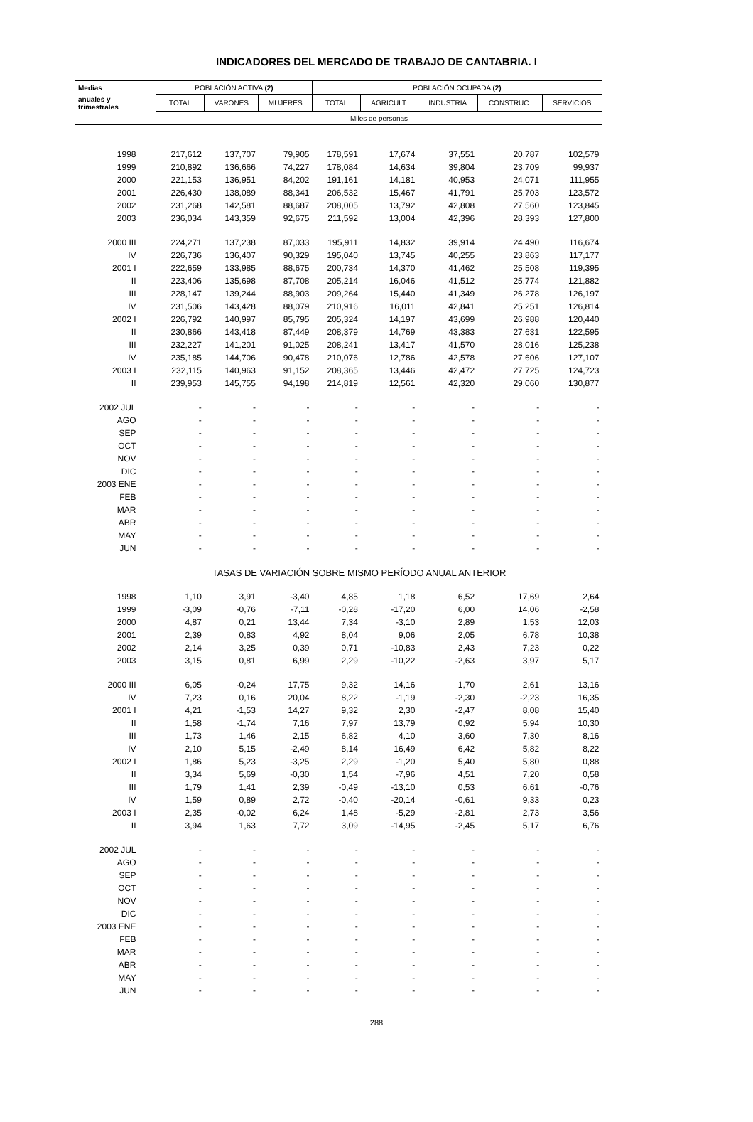INDICADORES DEL MERCADO DE TRABAJO DE CANTABRIA. I
| Medias | POBLACIÓN ACTIVA (2) | | | POBLACIÓN OCUPADA (2) | | | | |
| --- | --- | --- | --- | --- | --- | --- | --- | --- |
| anuales y trimestrales | TOTAL | VARONES | MUJERES | TOTAL | AGRICULT. | INDUSTRIA | CONSTRUC. | SERVICIOS |
| | Miles de personas | | | | | | | |
| 1998 | 217,612 | 137,707 | 79,905 | 178,591 | 17,674 | 37,551 | 20,787 | 102,579 |
| 1999 | 210,892 | 136,666 | 74,227 | 178,084 | 14,634 | 39,804 | 23,709 | 99,937 |
| 2000 | 221,153 | 136,951 | 84,202 | 191,161 | 14,181 | 40,953 | 24,071 | 111,955 |
| 2001 | 226,430 | 138,089 | 88,341 | 206,532 | 15,467 | 41,791 | 25,703 | 123,572 |
| 2002 | 231,268 | 142,581 | 88,687 | 208,005 | 13,792 | 42,808 | 27,560 | 123,845 |
| 2003 | 236,034 | 143,359 | 92,675 | 211,592 | 13,004 | 42,396 | 28,393 | 127,800 |
| 2000 III | 224,271 | 137,238 | 87,033 | 195,911 | 14,832 | 39,914 | 24,490 | 116,674 |
| IV | 226,736 | 136,407 | 90,329 | 195,040 | 13,745 | 40,255 | 23,863 | 117,177 |
| 2001 I | 222,659 | 133,985 | 88,675 | 200,734 | 14,370 | 41,462 | 25,508 | 119,395 |
| II | 223,406 | 135,698 | 87,708 | 205,214 | 16,046 | 41,512 | 25,774 | 121,882 |
| III | 228,147 | 139,244 | 88,903 | 209,264 | 15,440 | 41,349 | 26,278 | 126,197 |
| IV | 231,506 | 143,428 | 88,079 | 210,916 | 16,011 | 42,841 | 25,251 | 126,814 |
| 2002 I | 226,792 | 140,997 | 85,795 | 205,324 | 14,197 | 43,699 | 26,988 | 120,440 |
| II | 230,866 | 143,418 | 87,449 | 208,379 | 14,769 | 43,383 | 27,631 | 122,595 |
| III | 232,227 | 141,201 | 91,025 | 208,241 | 13,417 | 41,570 | 28,016 | 125,238 |
| IV | 235,185 | 144,706 | 90,478 | 210,076 | 12,786 | 42,578 | 27,606 | 127,107 |
| 2003 I | 232,115 | 140,963 | 91,152 | 208,365 | 13,446 | 42,472 | 27,725 | 124,723 |
| II | 239,953 | 145,755 | 94,198 | 214,819 | 12,561 | 42,320 | 29,060 | 130,877 |
| 2002 JUL | - | - | - | - | - | - | - | - |
| AGO | - | - | - | - | - | - | - | - |
| SEP | - | - | - | - | - | - | - | - |
| OCT | - | - | - | - | - | - | - | - |
| NOV | - | - | - | - | - | - | - | - |
| DIC | - | - | - | - | - | - | - | - |
| 2003 ENE | - | - | - | - | - | - | - | - |
| FEB | - | - | - | - | - | - | - | - |
| MAR | - | - | - | - | - | - | - | - |
| ABR | - | - | - | - | - | - | - | - |
| MAY | - | - | - | - | - | - | - | - |
| JUN | - | - | - | - | - | - | - | - |
| | TASAS DE VARIACIÓN SOBRE MISMO PERÍODO ANUAL ANTERIOR | | | | | | | |
| 1998 | 1,10 | 3,91 | -3,40 | 4,85 | 1,18 | 6,52 | 17,69 | 2,64 |
| 1999 | -3,09 | -0,76 | -7,11 | -0,28 | -17,20 | 6,00 | 14,06 | -2,58 |
| 2000 | 4,87 | 0,21 | 13,44 | 7,34 | -3,10 | 2,89 | 1,53 | 12,03 |
| 2001 | 2,39 | 0,83 | 4,92 | 8,04 | 9,06 | 2,05 | 6,78 | 10,38 |
| 2002 | 2,14 | 3,25 | 0,39 | 0,71 | -10,83 | 2,43 | 7,23 | 0,22 |
| 2003 | 3,15 | 0,81 | 6,99 | 2,29 | -10,22 | -2,63 | 3,97 | 5,17 |
| 2000 III | 6,05 | -0,24 | 17,75 | 9,32 | 14,16 | 1,70 | 2,61 | 13,16 |
| IV | 7,23 | 0,16 | 20,04 | 8,22 | -1,19 | -2,30 | -2,23 | 16,35 |
| 2001 I | 4,21 | -1,53 | 14,27 | 9,32 | 2,30 | -2,47 | 8,08 | 15,40 |
| II | 1,58 | -1,74 | 7,16 | 7,97 | 13,79 | 0,92 | 5,94 | 10,30 |
| III | 1,73 | 1,46 | 2,15 | 6,82 | 4,10 | 3,60 | 7,30 | 8,16 |
| IV | 2,10 | 5,15 | -2,49 | 8,14 | 16,49 | 6,42 | 5,82 | 8,22 |
| 2002 I | 1,86 | 5,23 | -3,25 | 2,29 | -1,20 | 5,40 | 5,80 | 0,88 |
| II | 3,34 | 5,69 | -0,30 | 1,54 | -7,96 | 4,51 | 7,20 | 0,58 |
| III | 1,79 | 1,41 | 2,39 | -0,49 | -13,10 | 0,53 | 6,61 | -0,76 |
| IV | 1,59 | 0,89 | 2,72 | -0,40 | -20,14 | -0,61 | 9,33 | 0,23 |
| 2003 I | 2,35 | -0,02 | 6,24 | 1,48 | -5,29 | -2,81 | 2,73 | 3,56 |
| II | 3,94 | 1,63 | 7,72 | 3,09 | -14,95 | -2,45 | 5,17 | 6,76 |
| 2002 JUL | - | - | - | - | - | - | - | - |
| AGO | - | - | - | - | - | - | - | - |
| SEP | - | - | - | - | - | - | - | - |
| OCT | - | - | - | - | - | - | - | - |
| NOV | - | - | - | - | - | - | - | - |
| DIC | - | - | - | - | - | - | - | - |
| 2003 ENE | - | - | - | - | - | - | - | - |
| FEB | - | - | - | - | - | - | - | - |
| MAR | - | - | - | - | - | - | - | - |
| ABR | - | - | - | - | - | - | - | - |
| MAY | - | - | - | - | - | - | - | - |
| JUN | - | - | - | - | - | - | - | - |
288